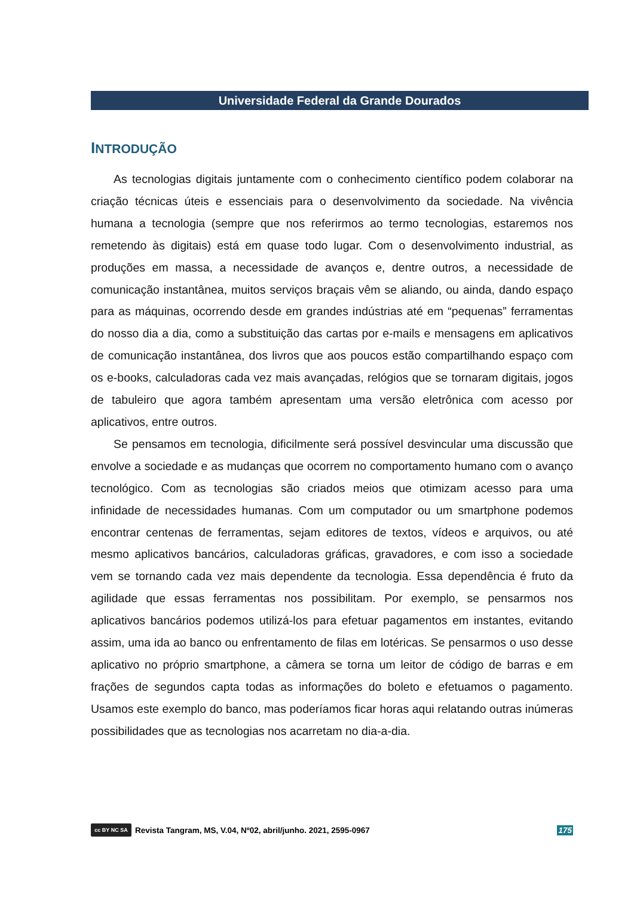Universidade Federal da Grande Dourados
INTRODUÇÃO
As tecnologias digitais juntamente com o conhecimento científico podem colaborar na criação técnicas úteis e essenciais para o desenvolvimento da sociedade. Na vivência humana a tecnologia (sempre que nos referirmos ao termo tecnologias, estaremos nos remetendo às digitais) está em quase todo lugar. Com o desenvolvimento industrial, as produções em massa, a necessidade de avanços e, dentre outros, a necessidade de comunicação instantânea, muitos serviços braçais vêm se aliando, ou ainda, dando espaço para as máquinas, ocorrendo desde em grandes indústrias até em “pequenas” ferramentas do nosso dia a dia, como a substituição das cartas por e-mails e mensagens em aplicativos de comunicação instantânea, dos livros que aos poucos estão compartilhando espaço com os e-books, calculadoras cada vez mais avançadas, relógios que se tornaram digitais, jogos de tabuleiro que agora também apresentam uma versão eletrônica com acesso por aplicativos, entre outros.
Se pensamos em tecnologia, dificilmente será possível desvincular uma discussão que envolve a sociedade e as mudanças que ocorrem no comportamento humano com o avanço tecnológico. Com as tecnologias são criados meios que otimizam acesso para uma infinidade de necessidades humanas. Com um computador ou um smartphone podemos encontrar centenas de ferramentas, sejam editores de textos, vídeos e arquivos, ou até mesmo aplicativos bancários, calculadoras gráficas, gravadores, e com isso a sociedade vem se tornando cada vez mais dependente da tecnologia. Essa dependência é fruto da agilidade que essas ferramentas nos possibilitam. Por exemplo, se pensarmos nos aplicativos bancários podemos utilizá-los para efetuar pagamentos em instantes, evitando assim, uma ida ao banco ou enfrentamento de filas em lotéricas. Se pensarmos o uso desse aplicativo no próprio smartphone, a câmera se torna um leitor de código de barras e em frações de segundos capta todas as informações do boleto e efetuamos o pagamento. Usamos este exemplo do banco, mas poderíamos ficar horas aqui relatando outras inúmeras possibilidades que as tecnologias nos acarretam no dia-a-dia.
cc BY NC SA
Revista Tangram, MS, V.04, Nº02, abril/junho. 2021, 2595-0967 175